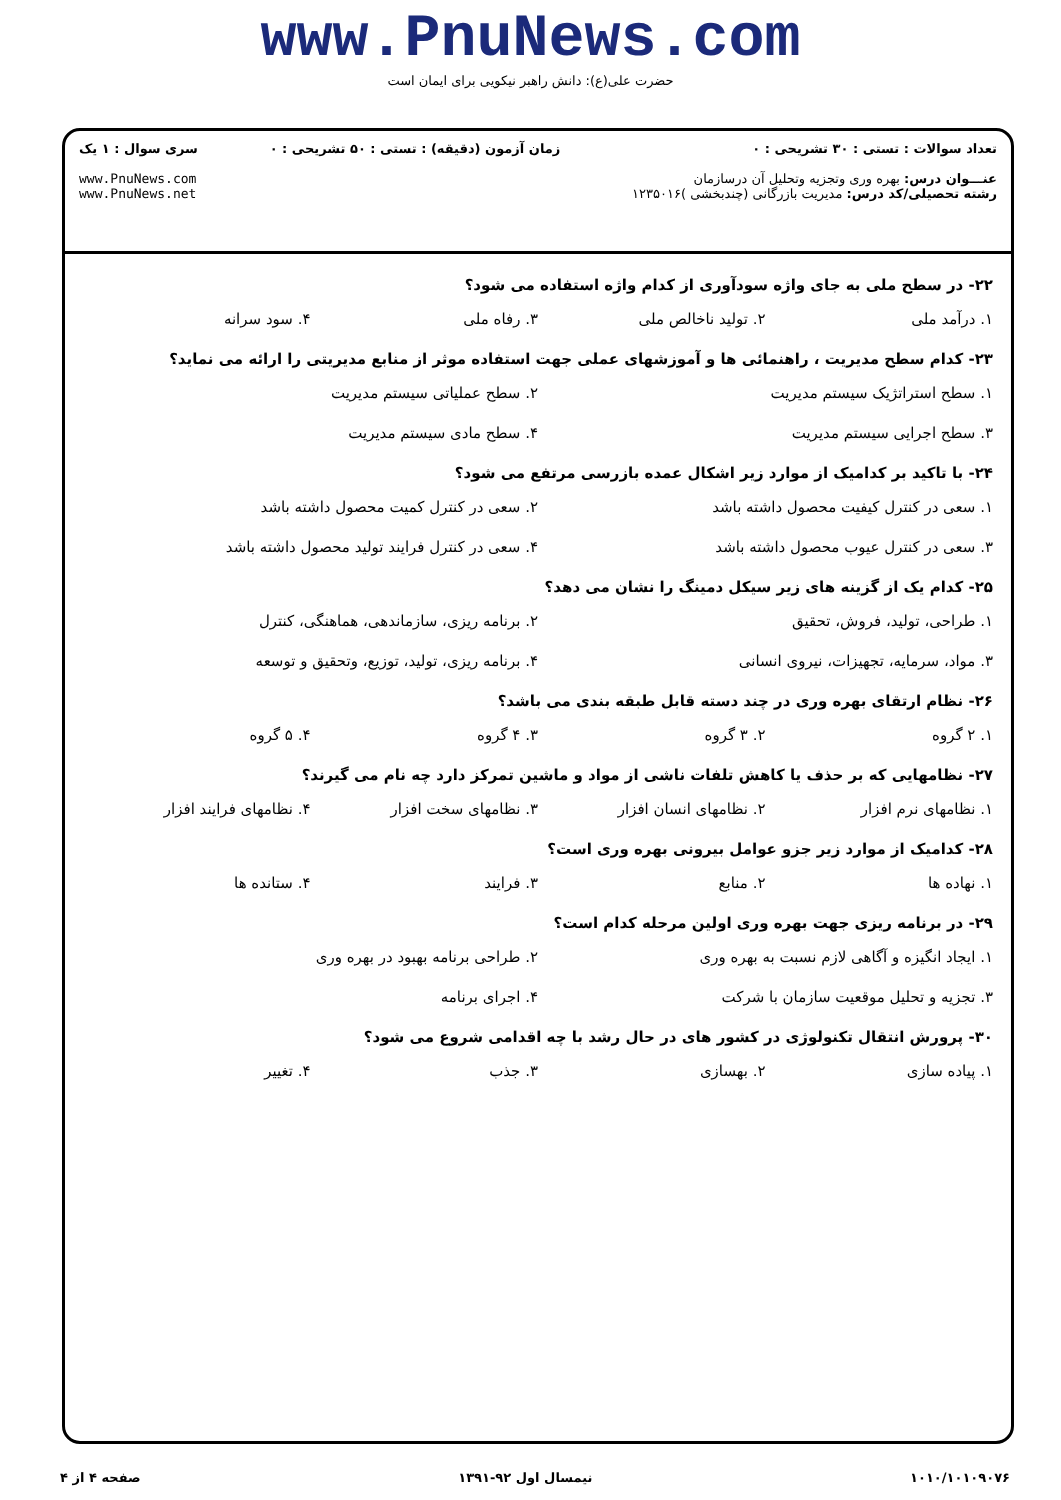www.PnuNews.com
حضرت علی(ع): دانش راهبر نیکویی برای ایمان است
تعداد سوالات : تستی : ۳۰ تشریحی : ۰
عنـــوان درس: بهره وری وتجزیه وتحلیل آن درسازمان
رشته تحصیلی/کد درس: مدیریت بازرگانی (چندبخشی )۱۲۳۵۰۱۶
زمان آزمون (دقیقه) : تستی : ۵۰ تشریحی : ۰
سری سوال : ۱ یک
www.PnuNews.com
www.PnuNews.net
۲۲- در سطح ملی به جای واژه سودآوری از کدام واژه استفاده می شود؟
۱. درآمد ملی ۲. تولید ناخالص ملی ۳. رفاه ملی ۴. سود سرانه
۲۳- کدام سطح مدیریت ، راهنمائی ها و آموزشهای عملی جهت استفاده موثر از منابع مدیریتی را ارائه می نماید؟
۱. سطح استراتژیک سیستم مدیریت ۲. سطح عملیاتی سیستم مدیریت ۳. سطح اجرایی سیستم مدیریت ۴. سطح مادی سیستم مدیریت
۲۴- با تاکید بر کدامیک از موارد زیر اشکال عمده بازرسی مرتفع می شود؟
۱. سعی در کنترل کیفیت محصول داشته باشد ۲. سعی در کنترل کمیت محصول داشته باشد ۳. سعی در کنترل عیوب محصول داشته باشد ۴. سعی در کنترل فرایند تولید محصول داشته باشد
۲۵- کدام یک از گزینه های زیر سیکل دمینگ را نشان می دهد؟
۱. طراحی، تولید، فروش، تحقیق ۲. برنامه ریزی، سازماندهی، هماهنگی، کنترل ۳. مواد، سرمایه، تجهیزات، نیروی انسانی ۴. برنامه ریزی، تولید، توزیع، وتحقیق و توسعه
۲۶- نظام ارتقای بهره وری در چند دسته قابل طبقه بندی می باشد؟
۱. ۲ گروه ۲. ۳ گروه ۳. ۴ گروه ۴. ۵ گروه
۲۷- نظامهایی که بر حذف یا کاهش تلفات ناشی از مواد و ماشین تمرکز دارد چه نام می گیرند؟
۱. نظامهای نرم افزار ۲. نظامهای انسان افزار ۳. نظامهای سخت افزار ۴. نظامهای فرایند افزار
۲۸- کدامیک از موارد زیر جزو عوامل بیرونی بهره وری است؟
۱. نهاده ها ۲. منابع ۳. فرایند ۴. ستانده ها
۲۹- در برنامه ریزی جهت بهره وری اولین مرحله کدام است؟
۱. ایجاد انگیزه و آگاهی لازم نسبت به بهره وری ۲. طراحی برنامه بهبود در بهره وری ۳. تجزیه و تحلیل موقعیت سازمان با شرکت ۴. اجرای برنامه
۳۰- پرورش انتقال تکنولوژی در کشور های در حال رشد با چه اقدامی شروع می شود؟
۱. پیاده سازی ۲. بهسازی ۳. جذب ۴. تغییر
۱۰۱۰/۱۰۱۰۹۰۷۶ نیمسال اول ۹۲-۱۳۹۱ صفحه ۴ از ۴